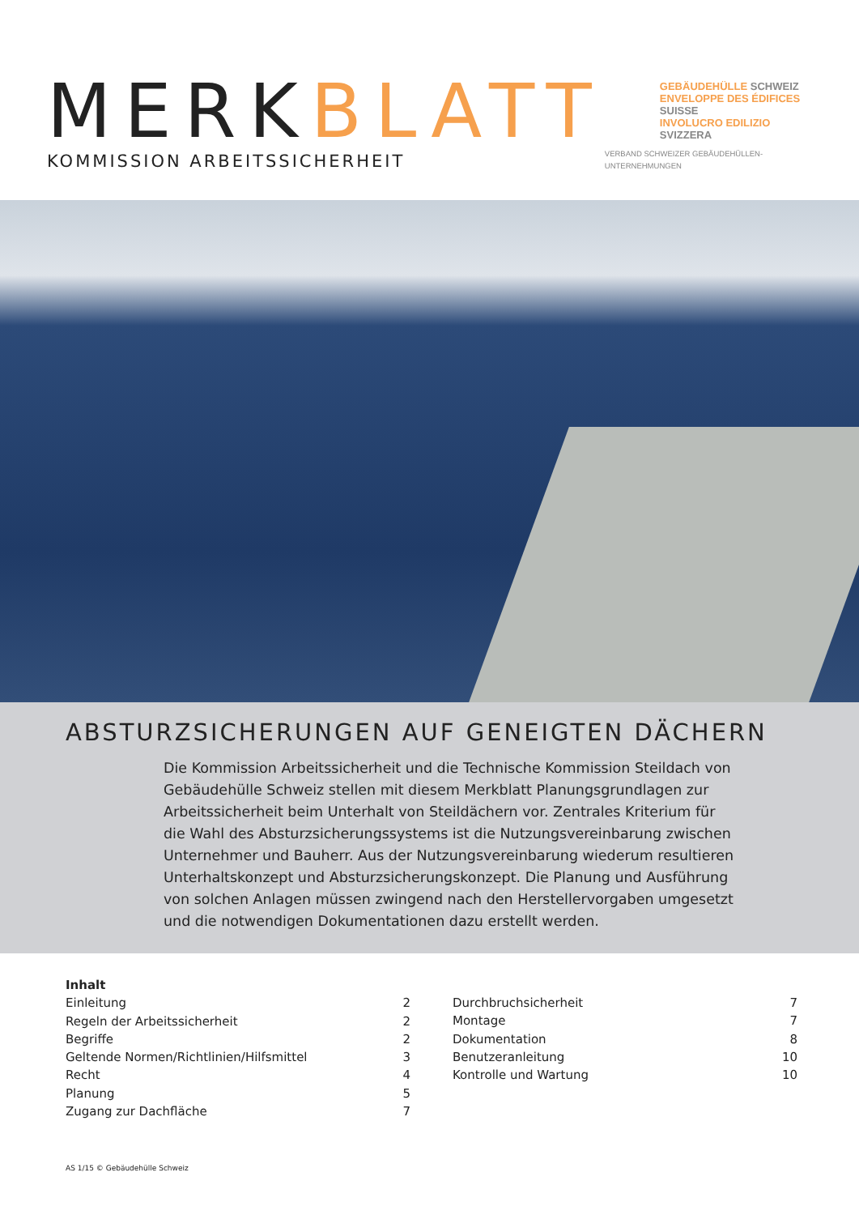MERKBLATT
KOMMISSION ARBEITSSICHERHEIT
GEBÄUDEHÜLLE SCHWEIZ
ENVELOPPE DES ÉDIFICES SUISSE
INVOLUCRO EDILIZIO SVIZZERA
VERBAND SCHWEIZER GEBÄUDEHÜLLEN-UNTERNEHMUNGEN
ABSTURZSICHERUNGEN AUF GENEIGTEN DÄCHERN
Die Kommission Arbeitssicherheit und die Technische Kommission Steildach von Gebäudehülle Schweiz stellen mit diesem Merkblatt Planungsgrundlagen zur Arbeitssicherheit beim Unterhalt von Steildächern vor. Zentrales Kriterium für die Wahl des Absturzsicherungssystems ist die Nutzungsvereinbarung zwischen Unternehmer und Bauherr. Aus der Nutzungsvereinbarung wiederum resultieren Unterhaltskonzept und Absturzsicherungskonzept. Die Planung und Ausführung von solchen Anlagen müssen zwingend nach den Herstellervorgaben umgesetzt und die notwendigen Dokumentationen dazu erstellt werden.
| Inhalt | |
| Einleitung | 2 |
| Regeln der Arbeitssicherheit | 2 |
| Begriffe | 2 |
| Geltende Normen/Richtlinien/Hilfsmittel | 3 |
| Recht | 4 |
| Planung | 5 |
| Zugang zur Dachfläche | 7 |
| Durchbruchsicherheit | 7 |
| Montage | 7 |
| Dokumentation | 8 |
| Benutzeranleitung | 10 |
| Kontrolle und Wartung | 10 |
AS 1/15 © Gebäudehülle Schweiz